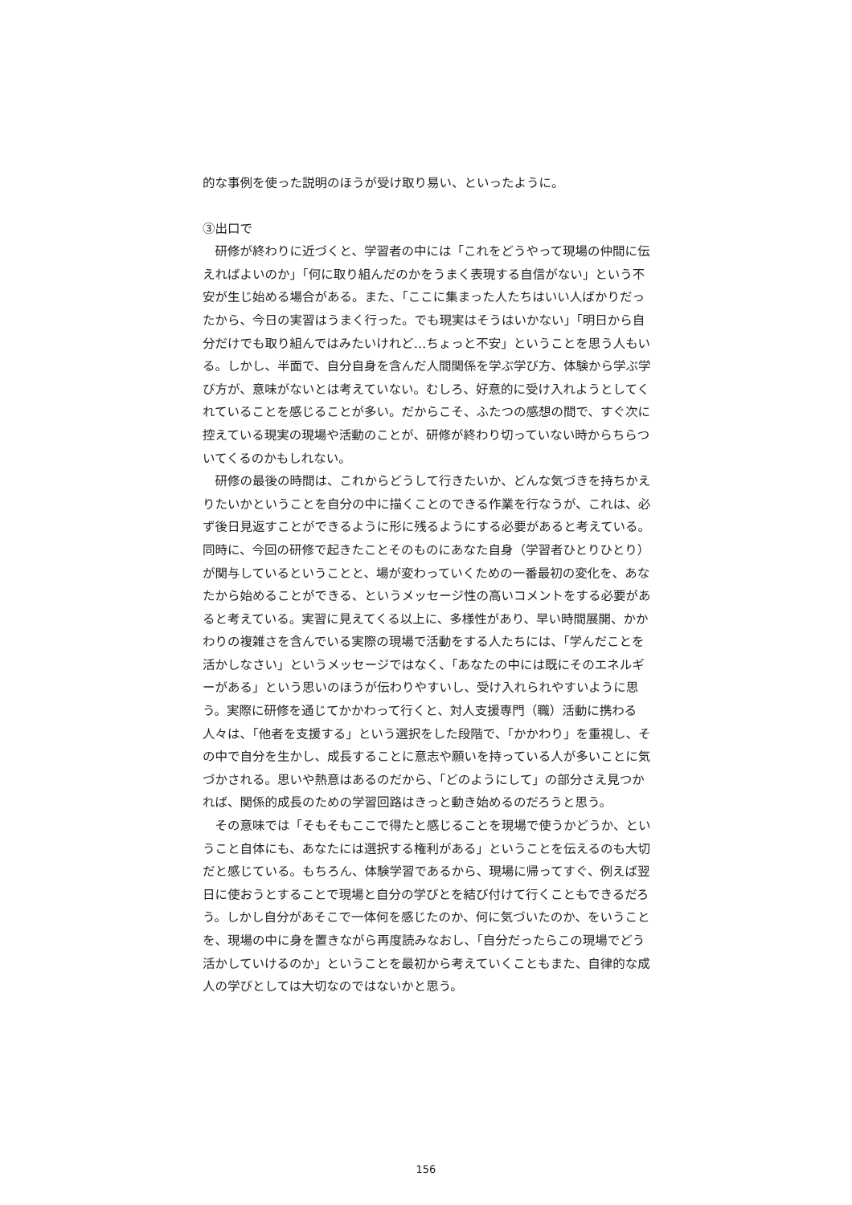的な事例を使った説明のほうが受け取り易い、といったように。
③出口で
研修が終わりに近づくと、学習者の中には「これをどうやって現場の仲間に伝えればよいのか」「何に取り組んだのかをうまく表現する自信がない」という不安が生じ始める場合がある。また、「ここに集まった人たちはいい人ばかりだったから、今日の実習はうまく行った。でも現実はそうはいかない」「明日から自分だけでも取り組んではみたいけれど…ちょっと不安」ということを思う人もいる。しかし、半面で、自分自身を含んだ人間関係を学ぶ学び方、体験から学ぶ学び方が、意味がないとは考えていない。むしろ、好意的に受け入れようとしてくれていることを感じることが多い。だからこそ、ふたつの感想の間で、すぐ次に控えている現実の現場や活動のことが、研修が終わり切っていない時からちらついてくるのかもしれない。
研修の最後の時間は、これからどうして行きたいか、どんな気づきを持ちかえりたいかということを自分の中に描くことのできる作業を行なうが、これは、必ず後日見返すことができるように形に残るようにする必要があると考えている。同時に、今回の研修で起きたことそのものにあなた自身（学習者ひとりひとり）が関与しているということと、場が変わっていくための一番最初の変化を、あなたから始めることができる、というメッセージ性の高いコメントをする必要があると考えている。実習に見えてくる以上に、多様性があり、早い時間展開、かかわりの複雑さを含んでいる実際の現場で活動をする人たちには、「学んだことを活かしなさい」というメッセージではなく、「あなたの中には既にそのエネルギーがある」という思いのほうが伝わりやすいし、受け入れられやすいように思う。実際に研修を通じてかかわって行くと、対人支援専門（職）活動に携わる人々は、「他者を支援する」という選択をした段階で、「かかわり」を重視し、その中で自分を生かし、成長することに意志や願いを持っている人が多いことに気づかされる。思いや熱意はあるのだから、「どのようにして」の部分さえ見つかれば、関係的成長のための学習回路はきっと動き始めるのだろうと思う。
その意味では「そもそもここで得たと感じることを現場で使うかどうか、ということ自体にも、あなたには選択する権利がある」ということを伝えるのも大切だと感じている。もちろん、体験学習であるから、現場に帰ってすぐ、例えば翌日に使おうとすることで現場と自分の学びとを結び付けて行くこともできるだろう。しかし自分があそこで一体何を感じたのか、何に気づいたのか、をいうことを、現場の中に身を置きながら再度読みなおし、「自分だったらこの現場でどう活かしていけるのか」ということを最初から考えていくこともまた、自律的な成人の学びとしては大切なのではないかと思う。
156